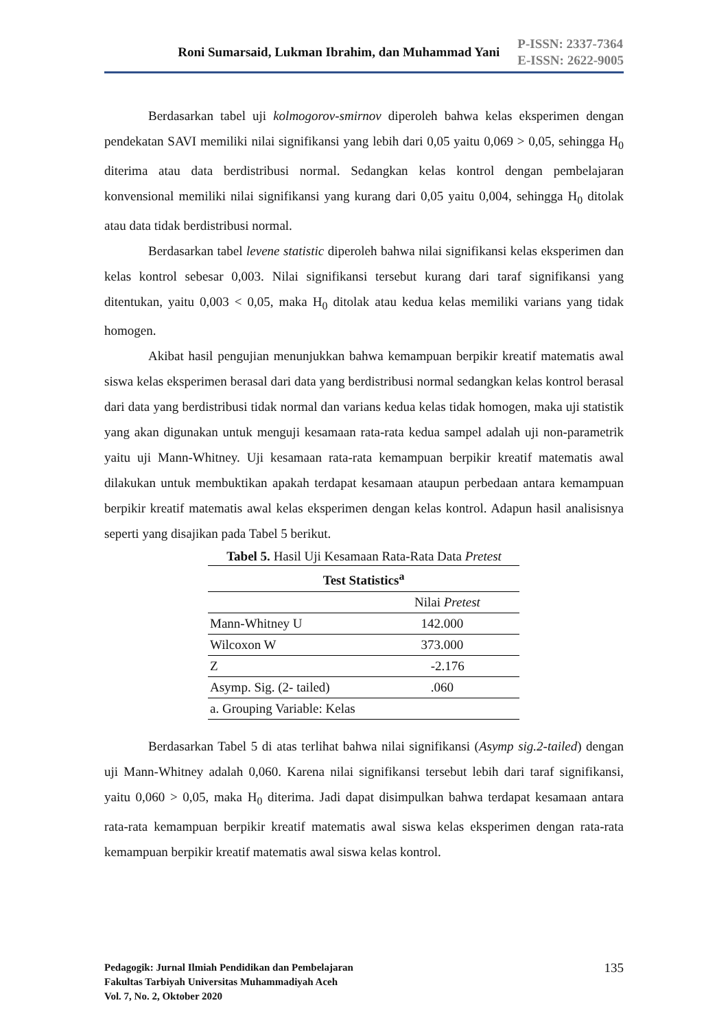Roni Sumarsaid, Lukman Ibrahim, dan Muhammad Yani
P-ISSN: 2337-7364
E-ISSN: 2622-9005
Berdasarkan tabel uji kolmogorov-smirnov diperoleh bahwa kelas eksperimen dengan pendekatan SAVI memiliki nilai signifikansi yang lebih dari 0,05 yaitu 0,069 > 0,05, sehingga H<sub>0</sub> diterima atau data berdistribusi normal. Sedangkan kelas kontrol dengan pembelajaran konvensional memiliki nilai signifikansi yang kurang dari 0,05 yaitu 0,004, sehingga H<sub>0</sub> ditolak atau data tidak berdistribusi normal.
Berdasarkan tabel levene statistic diperoleh bahwa nilai signifikansi kelas eksperimen dan kelas kontrol sebesar 0,003. Nilai signifikansi tersebut kurang dari taraf signifikansi yang ditentukan, yaitu 0,003 < 0,05, maka H<sub>0</sub> ditolak atau kedua kelas memiliki varians yang tidak homogen.
Akibat hasil pengujian menunjukkan bahwa kemampuan berpikir kreatif matematis awal siswa kelas eksperimen berasal dari data yang berdistribusi normal sedangkan kelas kontrol berasal dari data yang berdistribusi tidak normal dan varians kedua kelas tidak homogen, maka uji statistik yang akan digunakan untuk menguji kesamaan rata-rata kedua sampel adalah uji non-parametrik yaitu uji Mann-Whitney. Uji kesamaan rata-rata kemampuan berpikir kreatif matematis awal dilakukan untuk membuktikan apakah terdapat kesamaan ataupun perbedaan antara kemampuan berpikir kreatif matematis awal kelas eksperimen dengan kelas kontrol. Adapun hasil analisisnya seperti yang disajikan pada Tabel 5 berikut.
Tabel 5. Hasil Uji Kesamaan Rata-Rata Data Pretest
| Test Statistics<sup>a</sup> | |
| --- | --- |
| | Nilai Pretest |
| Mann-Whitney U | 142.000 |
| Wilcoxon W | 373.000 |
| Z | -2.176 |
| Asymp. Sig. (2- tailed) | .060 |
| a. Grouping Variable: Kelas | |
Berdasarkan Tabel 5 di atas terlihat bahwa nilai signifikansi (Asymp sig.2-tailed) dengan uji Mann-Whitney adalah 0,060. Karena nilai signifikansi tersebut lebih dari taraf signifikansi, yaitu 0,060 > 0,05, maka H<sub>0</sub> diterima. Jadi dapat disimpulkan bahwa terdapat kesamaan antara rata-rata kemampuan berpikir kreatif matematis awal siswa kelas eksperimen dengan rata-rata kemampuan berpikir kreatif matematis awal siswa kelas kontrol.
Pedagogik: Jurnal Ilmiah Pendidikan dan Pembelajaran
Fakultas Tarbiyah Universitas Muhammadiyah Aceh
Vol. 7, No. 2, Oktober 2020
135